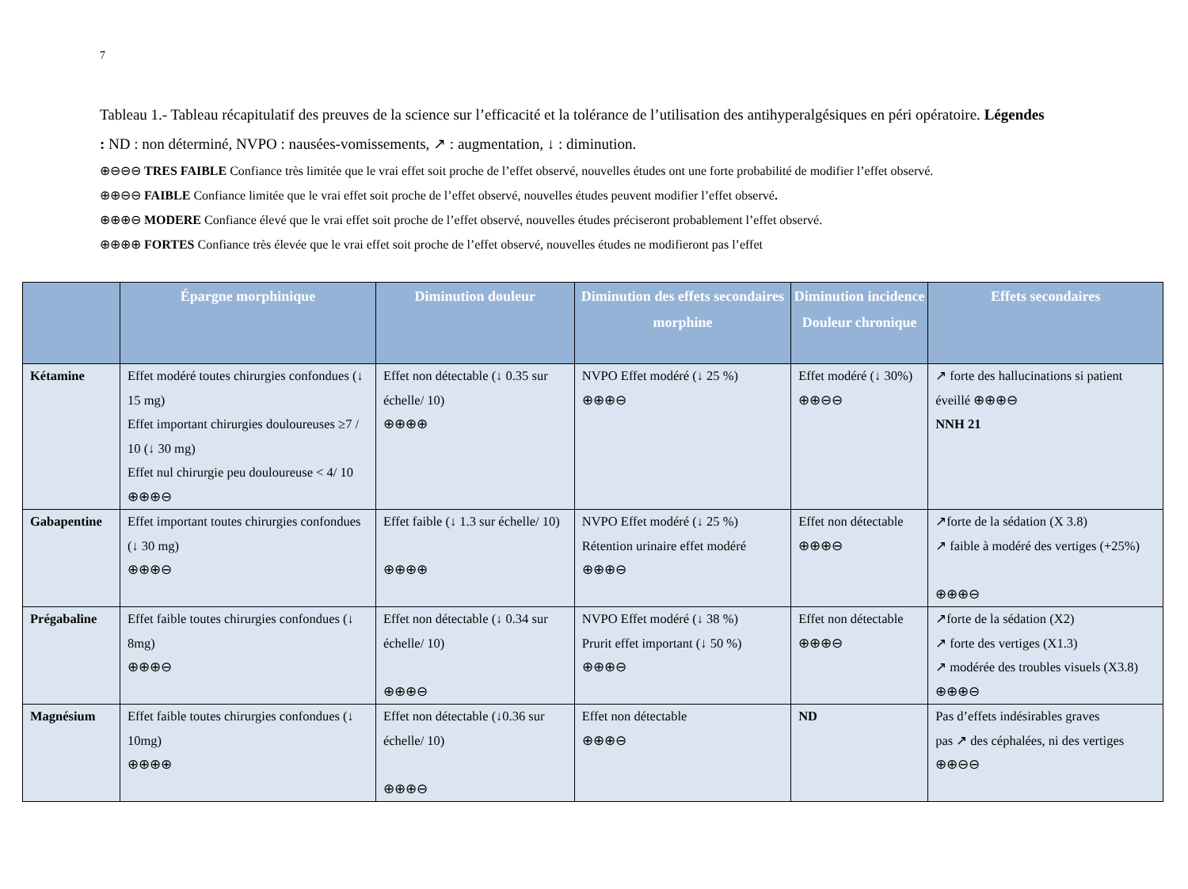7
Tableau 1.- Tableau récapitulatif des preuves de la science sur l’efficacité et la tolérance de l’utilisation des antihyperalgésiques en péri opératoire. Légendes : ND : non déterminé, NVPO : nausées-vomissements, ↗ : augmentation, ↓ : diminution.
⊕⊖⊖⊖ TRES FAIBLE Confiance très limitée que le vrai effet soit proche de l’effet observé, nouvelles études ont une forte probabilité de modifier l’effet observé.
⊕⊕⊖⊖ FAIBLE Confiance limitée que le vrai effet soit proche de l’effet observé, nouvelles études peuvent modifier l’effet observé.
⊕⊕⊕⊖ MODERE Confiance élevé que le vrai effet soit proche de l’effet observé, nouvelles études préciseront probablement l’effet observé.
⊕⊕⊕⊕ FORTES Confiance très élevée que le vrai effet soit proche de l’effet observé, nouvelles études ne modifieront pas l’effet
| | Épargne morphinique | Diminution douleur | Diminution des effets secondaires morphine | Diminution incidence Douleur chronique | Effets secondaires |
| --- | --- | --- | --- | --- | --- |
| Kétamine | Effet modéré toutes chirurgies confondues (↓ 15 mg) Effet important chirurgies douloureuses ≥7 / 10 (↓ 30 mg) Effet nul chirurgie peu douloureuse < 4/ 10 ⊕⊕⊕⊖ | Effet non détectable (↓ 0.35 sur échelle/ 10) ⊕⊕⊕⊕ | NVPO Effet modéré (↓ 25 %) ⊕⊕⊕⊖ | Effet modéré (↓ 30%) ⊕⊕⊖⊖ | ↗ forte des hallucinations si patient éveillé ⊕⊕⊕⊖ NNH 21 |
| Gabapentine | Effet important toutes chirurgies confondues (↓ 30 mg) ⊕⊕⊕⊖ | Effet faible (↓ 1.3 sur échelle/ 10) ⊕⊕⊕⊕ | NVPO Effet modéré (↓ 25 %) Rétention urinaire effet modéré ⊕⊕⊕⊖ | Effet non détectable ⊕⊕⊕⊖ | ↗forte de la sédation (X 3.8) ↗ faible à modéré des vertiges (+25%) ⊕⊕⊕⊖ |
| Prégabaline | Effet faible toutes chirurgies confondues (↓ 8mg) ⊕⊕⊕⊖ | Effet non détectable (↓ 0.34 sur échelle/ 10) ⊕⊕⊕⊖ | NVPO Effet modéré (↓ 38 %) Prurit effet important (↓ 50 %) ⊕⊕⊕⊖ | Effet non détectable ⊕⊕⊕⊖ | ↗forte de la sédation (X2) ↗ forte des vertiges (X1.3) ↗ modérée des troubles visuels (X3.8) ⊕⊕⊕⊖ |
| Magnésium | Effet faible toutes chirurgies confondues (↓ 10mg) ⊕⊕⊕⊕ | Effet non détectable (↓0.36 sur échelle/ 10) ⊕⊕⊕⊖ | Effet non détectable ⊕⊕⊕⊖ | ND | Pas d’effets indésirables graves pas ↗ des céphalées, ni des vertiges ⊕⊕⊖⊖ |